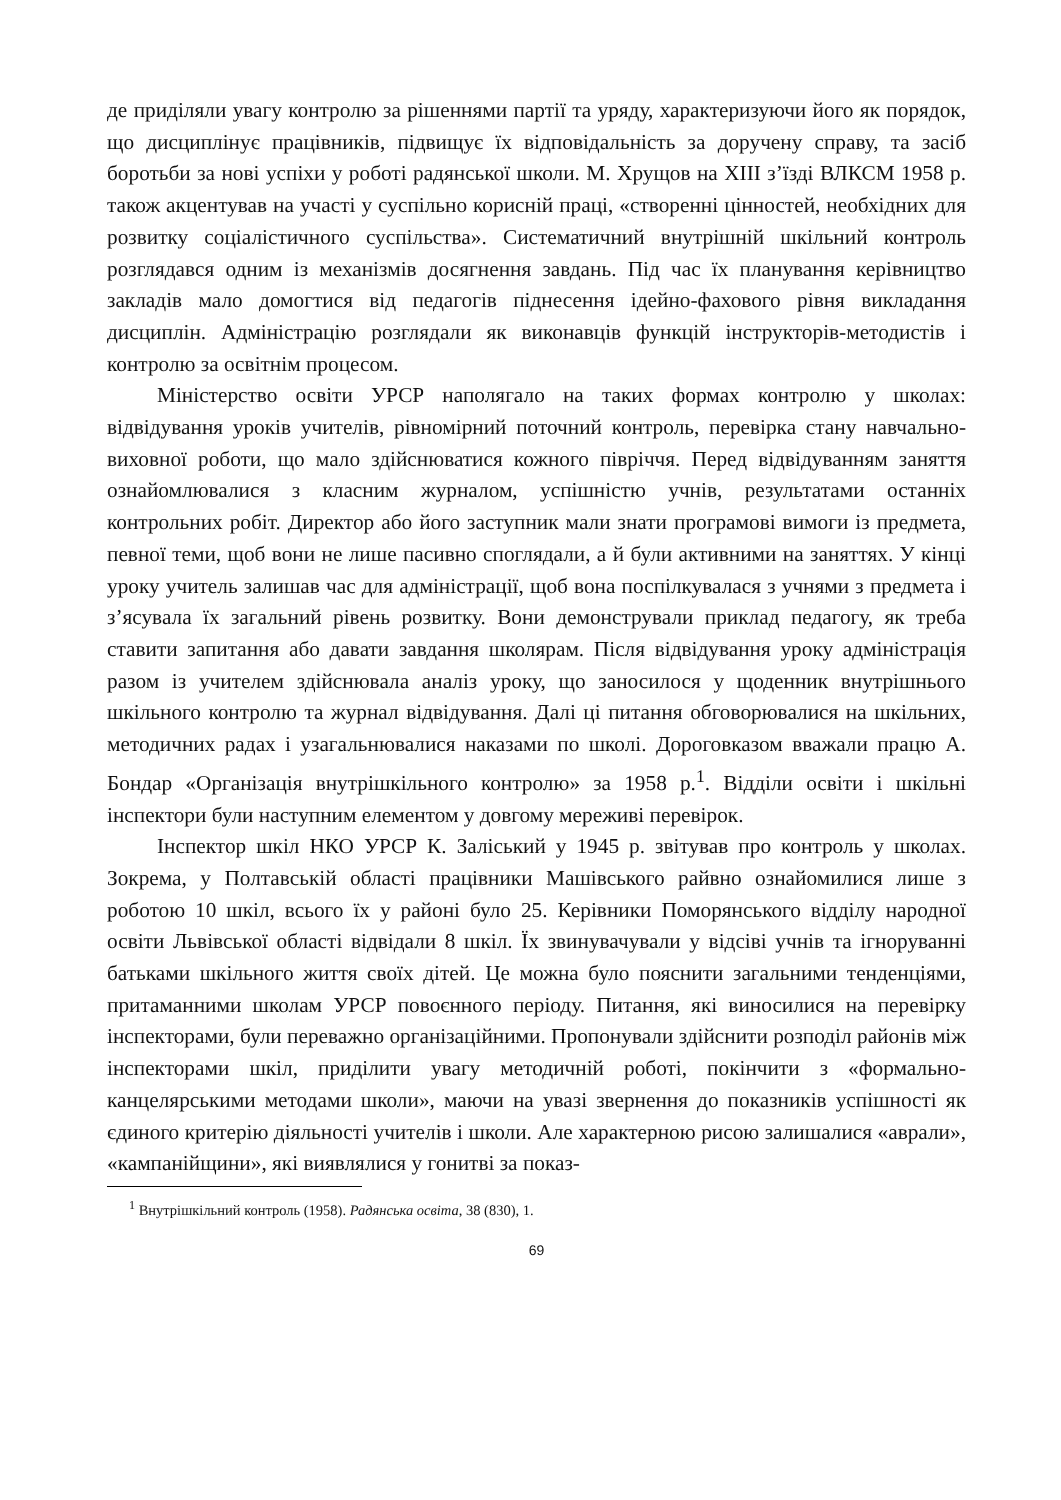де приділяли увагу контролю за рішеннями партії та уряду, характеризуючи його як порядок, що дисциплінує працівників, підвищує їх відповідальність за доручену справу, та засіб боротьби за нові успіхи у роботі радянської школи. М. Хрущов на XIII з’їзді ВЛКСМ 1958 р. також акцентував на участі у суспільно корисній праці, «створенні цінностей, необхідних для розвитку соціалістичного суспільства». Систематичний внутрішній шкільний контроль розглядався одним із механізмів досягнення завдань. Під час їх планування керівництво закладів мало домогтися від педагогів піднесення ідейно-фахового рівня викладання дисциплін. Адміністрацію розглядали як виконавців функцій інструкторів-методистів і контролю за освітнім процесом.
Міністерство освіти УРСР наполягало на таких формах контролю у школах: відвідування уроків учителів, рівномірний поточний контроль, перевірка стану навчально-виховної роботи, що мало здійснюватися кожного півріччя. Перед відвідуванням заняття ознайомлювалися з класним журналом, успішністю учнів, результатами останніх контрольних робіт. Директор або його заступник мали знати програмові вимоги із предмета, певної теми, щоб вони не лише пасивно споглядали, а й були активними на заняттях. У кінці уроку учитель залишав час для адміністрації, щоб вона поспілкувалася з учнями з предмета і з’ясувала їх загальний рівень розвитку. Вони демонстрували приклад педагогу, як треба ставити запитання або давати завдання школярам. Після відвідування уроку адміністрація разом із учителем здійснювала аналіз уроку, що заносилося у щоденник внутрішнього шкільного контролю та журнал відвідування. Далі ці питання обговорювалися на шкільних, методичних радах і узагальнювалися наказами по школі. Дороговказом вважали працю А. Бондар «Організація внутрішкільного контролю» за 1958 р.<sup>1</sup>. Відділи освіти і шкільні інспектори були наступним елементом у довгому мереживі перевірок.
Інспектор шкіл НКО УРСР К. Заліський у 1945 р. звітував про контроль у школах. Зокрема, у Полтавській області працівники Машівського райвно ознайомилися лише з роботою 10 шкіл, всього їх у районі було 25. Керівники Поморянського відділу народної освіти Львівської області відвідали 8 шкіл. Їх звинувачували у відсіві учнів та ігноруванні батьками шкільного життя своїх дітей. Це можна було пояснити загальними тенденціями, притаманними школам УРСР повоєнного періоду. Питання, які виносилися на перевірку інспекторами, були переважно організаційними. Пропонували здійснити розподіл районів між інспекторами шкіл, приділити увагу методичній роботі, покінчити з «формально-канцелярськими методами школи», маючи на увазі звернення до показників успішності як єдиного критерію діяльності учителів і школи. Але характерною рисою залишалися «аврали», «кампанійщини», які виявлялися у гонитві за показ-
<sup>1</sup> Внутрішкільний контроль (1958). Радянська освіта, 38 (830), 1.
69